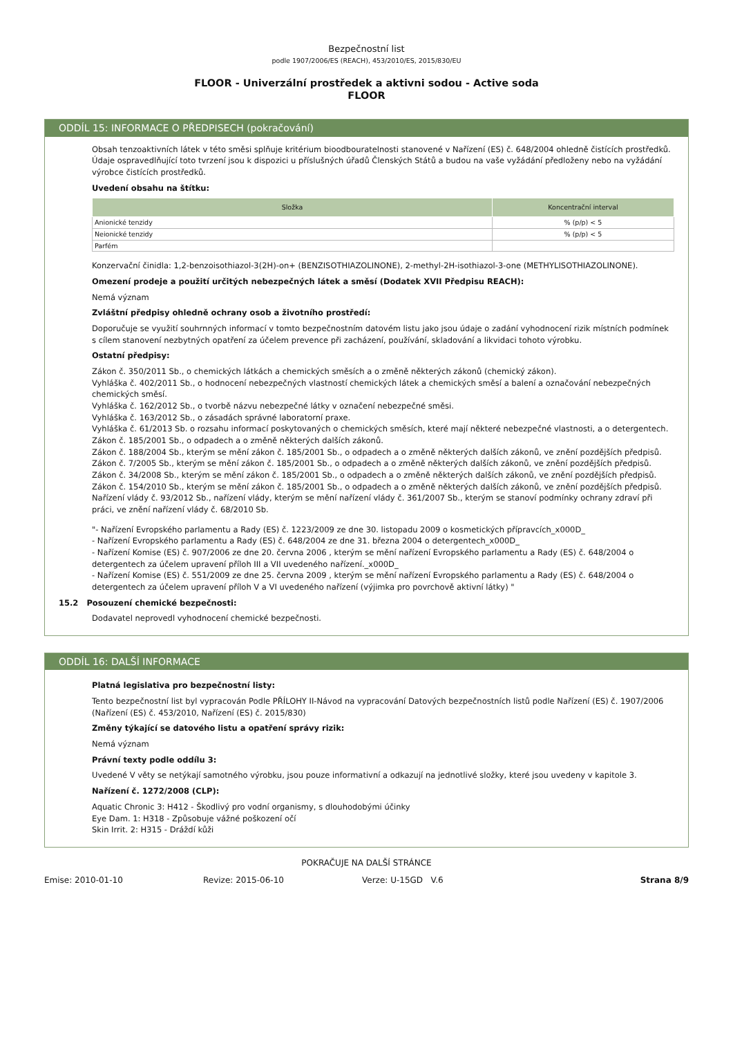Bezpečnostní list
podle 1907/2006/ES (REACH), 453/2010/ES, 2015/830/EU
FLOOR - Univerzální prostředek a aktivni sodou - Active soda
FLOOR
ODDÍL 15: INFORMACE O PŘEDPISECH (pokračování)
Obsah tenzoaktivních látek v této směsi splňuje kritérium bioodbouratelnosti stanovené v Nařízení (ES) č. 648/2004 ohledně čistících prostředků. Údaje ospravedlňující toto tvrzení jsou k dispozici u příslušných úřadů Členských Států a budou na vaše vyžádání předloženy nebo na vyžádání výrobce čistících prostředků.
Uvedení obsahu na štítku:
| Složka | Koncentrační interval |
| --- | --- |
| Anionické tenzidy | % (p/p) < 5 |
| Neionické tenzidy | % (p/p) < 5 |
| Parfém | |
Konzervační činidla: 1,2-benzoisothiazol-3(2H)-on+ (BENZISOTHIAZOLINONE), 2-methyl-2H-isothiazol-3-one (METHYLISOTHIAZOLINONE).
Omezení prodeje a použití určitých nebezpečných látek a směsí (Dodatek XVII Předpisu REACH):
Nemá význam
Zvláštní předpisy ohledně ochrany osob a životního prostředí:
Doporučuje se využití souhrnných informací v tomto bezpečnostním datovém listu jako jsou údaje o zadání vyhodnocení rizik místních podmínek s cílem stanovení nezbytných opatření za účelem prevence při zacházení, používání, skladování a likvidaci tohoto výrobku.
Ostatní předpisy:
Zákon č. 350/2011 Sb., o chemických látkách a chemických směsích a o změně některých zákonů (chemický zákon).
Vyhláška č. 402/2011 Sb., o hodnocení nebezpečných vlastností chemických látek a chemických směsí a balení a označování nebezpečných chemických směsí.
Vyhláška č. 162/2012 Sb., o tvorbě názvu nebezpečné látky v označení nebezpečné směsi.
Vyhláška č. 163/2012 Sb., o zásadách správné laboratorní praxe.
Vyhláška č. 61/2013 Sb. o rozsahu informací poskytovaných o chemických směsích, které mají některé nebezpečné vlastnosti, a o detergentech.
Zákon č. 185/2001 Sb., o odpadech a o změně některých dalších zákonů.
Zákon č. 188/2004 Sb., kterým se mění zákon č. 185/2001 Sb., o odpadech a o změně některých dalších zákonů, ve znění pozdějších předpisů.
Zákon č. 7/2005 Sb., kterým se mění zákon č. 185/2001 Sb., o odpadech a o změně některých dalších zákonů, ve znění pozdějších předpisů.
Zákon č. 34/2008 Sb., kterým se mění zákon č. 185/2001 Sb., o odpadech a o změně některých dalších zákonů, ve znění pozdějších předpisů.
Zákon č. 154/2010 Sb., kterým se mění zákon č. 185/2001 Sb., o odpadech a o změně některých dalších zákonů, ve znění pozdějších předpisů.
Nařízení vlády č. 93/2012 Sb., nařízení vlády, kterým se mění nařízení vlády č. 361/2007 Sb., kterým se stanoví podmínky ochrany zdraví při práci, ve znění nařízení vlády č. 68/2010 Sb.
"- Nařízení Evropského parlamentu a Rady (ES) č. 1223/2009 ze dne 30. listopadu 2009 o kosmetických přípravcích_x000D_
- Nařízení Evropského parlamentu a Rady (ES) č. 648/2004 ze dne 31. března 2004 o detergentech_x000D_
- Nařízení Komise (ES) č. 907/2006 ze dne 20. června 2006 , kterým se mění nařízení Evropského parlamentu a Rady (ES) č. 648/2004 o detergentech za účelem upravení příloh III a VII uvedeného nařízení._x000D_
- Nařízení Komise (ES) č. 551/2009 ze dne 25. června 2009 , kterým se mění nařízení Evropského parlamentu a Rady (ES) č. 648/2004 o detergentech za účelem upravení příloh V a VI uvedeného nařízení (výjimka pro povrchově aktivní látky) "
15.2 Posouzení chemické bezpečnosti:
Dodavatel neprovedl vyhodnocení chemické bezpečnosti.
ODDÍL 16: DALŠÍ INFORMACE
Platná legislativa pro bezpečnostní listy:
Tento bezpečnostní list byl vypracován Podle PŘÍLOHY II-Návod na vypracování Datových bezpečnostních listů podle Nařízení (ES) č. 1907/2006 (Nařízení (ES) č. 453/2010, Nařízení (ES) č. 2015/830)
Změny týkající se datového listu a opatření správy rizik:
Nemá význam
Právní texty podle oddílu 3:
Uvedené V věty se netýkají samotného výrobku, jsou pouze informativní a odkazují na jednotlivé složky, které jsou uvedeny v kapitole 3.
Nařízení č. 1272/2008 (CLP):
Aquatic Chronic 3: H412 - Škodlivý pro vodní organismy, s dlouhodobými účinky
Eye Dam. 1: H318 - Způsobuje vážné poškození očí
Skin Irrit. 2: H315 - Dráždí kůži
POKRAČUJE NA DALŠÍ STRÁNCE
Emise: 2010-01-10 Revize: 2015-06-10 Verze: U-15GD V.6 Strana 8/9